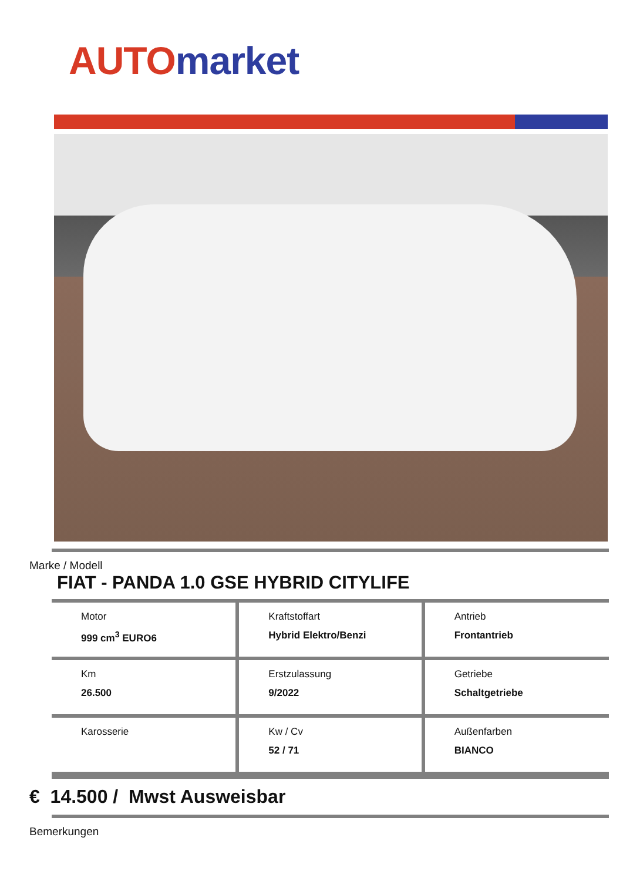AUTO market
Marke / Modell
FIAT - PANDA 1.0 GSE HYBRID CITYLIFE
| Motor 999 cm<sup>3</sup> EURO6 | Kraftstoffart Hybrid Elektro/Benzi | Antrieb Frontantrieb |
| Km 26.500 | Erstzulassung 9/2022 | Getriebe Schaltgetriebe |
| Karosserie | Kw / Cv 52 / 71 | Außenfarben BIANCO |
€ 14.500 / Mwst Ausweisbar
Bemerkungen